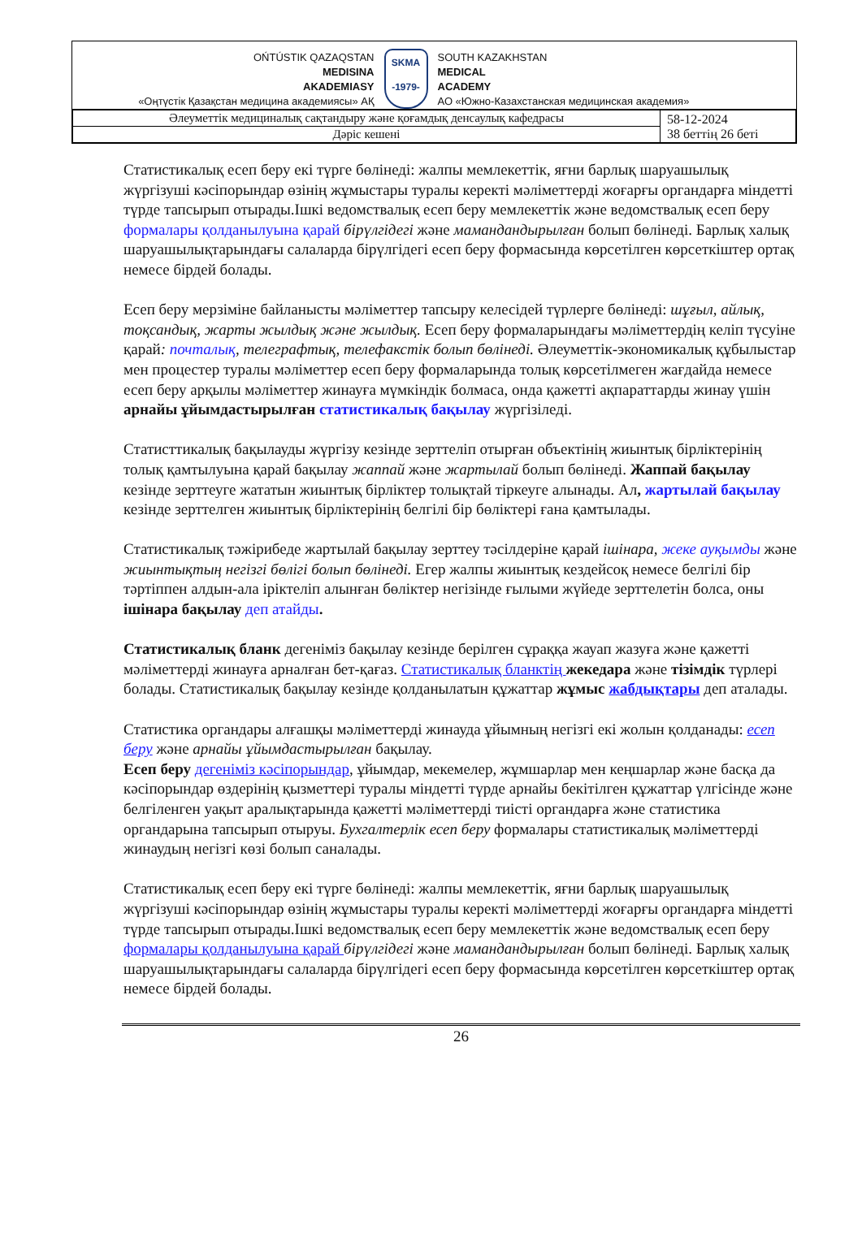OŃTÚSTIK QAZAQSTAN
MEDISINA
AKADEMIASY
«Оңтүстік Қазақстан медицина академиясы» АҚ
SKMA
-1979-
SOUTH KAZAKHSTAN
MEDICAL
ACADEMY
АО «Южно-Казахстанская медицинская академия»
| Әлеуметтік медициналық сақтандыру және қоғамдық денсаулық кафедрасы | 58-12-2024 38 беттің 26 беті |
| Дәріс кешені | |
Статистикалық есеп беру екі түрге бөлінеді: жалпы мемлекеттік, яғни барлық шаруашылық жүргізуші кәсіпорындар өзінің жұмыстары туралы керекті мәліметтерді жоғарғы органдарға міндетті түрде тапсырып отырады.Ішкі ведомствалық есеп беру мемлекеттік және ведомствалық есеп беру формалары қолданылуына қарай бірүлгідегі және мамандандырылған болып бөлінеді. Барлық халық шаруашылықтарындағы салаларда бірүлгідегі есеп беру формасында көрсетілген көрсеткіштер ортақ немесе бірдей болады.
Есеп беру мерзіміне байланысты мәліметтер тапсыру келесідей түрлерге бөлінеді: шұғыл, айлық, тоқсандық, жарты жылдық және жылдық. Есеп беру формаларындағы мәліметтердің келіп түсуіне қарай: почталық, телеграфтық, телефакстік болып бөлінеді. Әлеуметтік-экономикалық құбылыстар мен процестер туралы мәліметтер есеп беру формаларында толық көрсетілмеген жағдайда немесе есеп беру арқылы мәліметтер жинауға мүмкіндік болмаса, онда қажетті ақпараттарды жинау үшін арнайы ұйымдастырылған статистикалық бақылау жүргізіледі.
Статисттикалық бақылауды жүргізу кезінде зерттеліп отырған объектінің жиынтық бірліктерінің толық қамтылуына қарай бақылау жаппай және жартылай болып бөлінеді. Жаппай бақылау кезінде зерттеуге жататын жиынтық бірліктер толықтай тіркеуге алынады. Ал, жартылай бақылау кезінде зерттелген жиынтық бірліктерінің белгілі бір бөліктері ғана қамтылады.
Статистикалық тәжірибеде жартылай бақылау зерттеу тәсілдеріне қарай ішінара, жеке ауқымды және жиынтықтың негізгі бөлігі болып бөлінеді. Егер жалпы жиынтық кездейсоқ немесе белгілі бір тәртіппен алдын-ала іріктеліп алынған бөліктер негізінде ғылыми жүйеде зерттелетін болса, оны ішінара бақылау деп атайды.
Статистикалық бланк дегеніміз бақылау кезінде берілген сұраққа жауап жазуға және қажетті мәліметтерді жинауға арналған бет-қағаз. Статистикалық бланктің жекедара және тізімдік түрлері болады. Статистикалық бақылау кезінде қолданылатын құжаттар жұмыс жабдықтары деп аталады.
Статистика органдары алғашқы мәліметтерді жинауда ұйымның негізгі екі жолын қолданады: есеп беру және арнайы ұйымдастырылған бақылау.
Есеп беру дегеніміз кәсіпорындар, ұйымдар, мекемелер, жұмшарлар мен кеңшарлар және басқа да кәсіпорындар өздерінің қызметтері туралы міндетті түрде арнайы бекітілген құжаттар үлгісінде және белгіленген уақыт аралықтарында қажетті мәліметтерді тиісті органдарға және статистика органдарына тапсырып отыруы. Бухгалтерлік есеп беру формалары статистикалық мәліметтерді жинаудың негізгі көзі болып саналады.
Статистикалық есеп беру екі түрге бөлінеді: жалпы мемлекеттік, яғни барлық шаруашылық жүргізуші кәсіпорындар өзінің жұмыстары туралы керекті мәліметтерді жоғарғы органдарға міндетті түрде тапсырып отырады.Ішкі ведомствалық есеп беру мемлекеттік және ведомствалық есеп беру формалары қолданылуына қарай бірүлгідегі және мамандандырылған болып бөлінеді. Барлық халық шаруашылықтарындағы салаларда бірүлгідегі есеп беру формасында көрсетілген көрсеткіштер ортақ немесе бірдей болады.
26